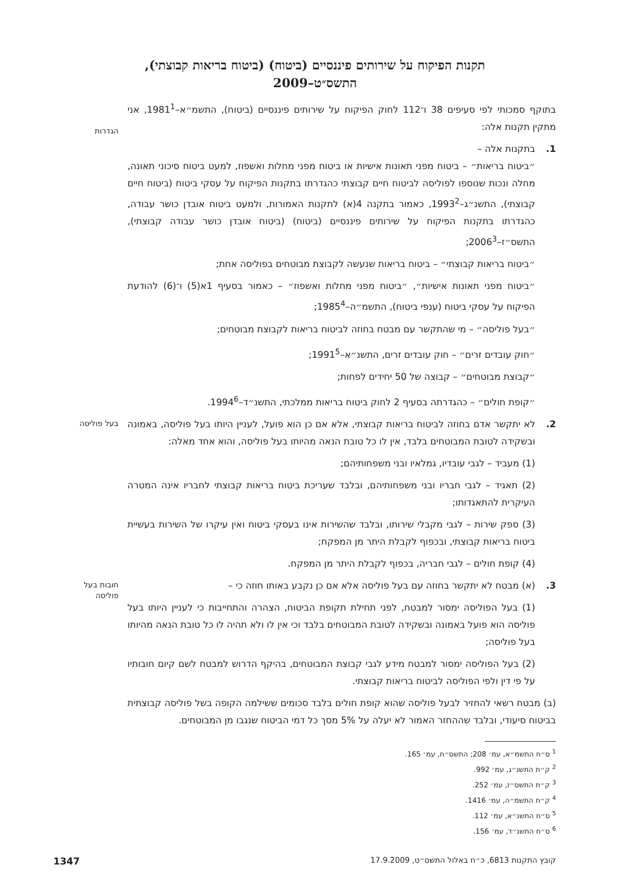תקנות הפיקוח על שירותים פיננסיים (ביטוח) (ביטוח בריאות קבוצתי), התשס״ט–2009
בתוקף סמכותי לפי סעיפים 38 ו־112 לחוק הפיקוח על שירותים פיננסיים (ביטוח), התשמ״א–1981<sup>1</sup>, אני מתקין תקנות אלה:
הגדרות
1. בתקנות אלה –
״ביטוח בריאות״ – ביטוח מפני תאונות אישיות או ביטוח מפני מחלות ואשפוז, למעט ביטוח סיכוני תאונה, מחלה ונכות שנוספו לפוליסה לביטוח חיים קבוצתי כהגדרתו בתקנות הפיקוח על עסקי ביטוח (ביטוח חיים קבוצתי), התשנ״ג–1993<sup>2</sup>, כאמור בתקנה 4(א) לתקנות האמורות, ולמעט ביטוח אובדן כושר עבודה, כהגדרתו בתקנות הפיקוח על שירותים פיננסיים (ביטוח) (ביטוח אובדן כושר עבודה קבוצתי), התשס״ז–2006<sup>3</sup>;
״ביטוח בריאות קבוצתי״ – ביטוח בריאות שנעשה לקבוצת מבוטחים בפוליסה אחת;
״ביטוח מפני תאונות אישיות״, ״ביטוח מפני מחלות ואשפוז״ – כאמור בסעיף 1א(5) ו־(6) להודעת הפיקוח על עסקי ביטוח (ענפי ביטוח), התשמ״ה–1985<sup>4</sup>;
״בעל פוליסה״ – מי שהתקשר עם מבטח בחוזה לביטוח בריאות לקבוצת מבוטחים;
״חוק עובדים זרים״ – חוק עובדים זרים, התשנ״א–1991<sup>5</sup>;
״קבוצת מבוטחים״ – קבוצה של 50 יחידים לפחות;
״קופת חולים״ – כהגדרתה בסעיף 2 לחוק ביטוח בריאות ממלכתי, התשנ״ד–1994<sup>6</sup>.
בעל פוליסה
2. לא יתקשר אדם בחוזה לביטוח בריאות קבוצתי, אלא אם כן הוא פועל, לעניין היותו בעל פוליסה, באמונה ובשקידה לטובת המבוטחים בלבד, אין לו כל טובת הנאה מהיותו בעל פוליסה, והוא אחד מאלה:
(1) מעביד – לגבי עובדיו, גמלאיו ובני משפחותיהם;
(2) תאגיד – לגבי חבריו ובני משפחותיהם, ובלבד שעריכת ביטוח בריאות קבוצתי לחבריו אינה המטרה העיקרית להתאגדותו;
(3) ספק שירות – לגבי מקבלי שירותו, ובלבד שהשירות אינו בעסקי ביטוח ואין עיקרו של השירות בעשיית ביטוח בריאות קבוצתי, ובכפוף לקבלת היתר מן המפקח;
(4) קופת חולים – לגבי חבריה, בכפוף לקבלת היתר מן המפקח.
חובות בעל פוליסה
3. (א) מבטח לא יתקשר בחוזה עם בעל פוליסה אלא אם כן נקבע באותו חוזה כי –
(1) בעל הפוליסה ימסור למבטח, לפני תחילת תקופת הביטוח, הצהרה והתחייבות כי לעניין היותו בעל פוליסה הוא פועל באמונה ובשקידה לטובת המבוטחים בלבד וכי אין לו ולא תהיה לו כל טובת הנאה מהיותו בעל פוליסה;
(2) בעל הפוליסה ימסור למבטח מידע לגבי קבוצת המבוטחים, בהיקף הדרוש למבטח לשם קיום חובותיו על פי דין ולפי הפוליסה לביטוח בריאות קבוצתי.
(ב) מבטח רשאי להחזיר לבעל פוליסה שהוא קופת חולים בלבד סכומים ששילמה הקופה בשל פוליסה קבוצתית בביטוח סיעודי, ובלבד שההחזר האמור לא יעלה על 5% מסך כל דמי הביטוח שנגבו מן המבוטחים.
<sup>1</sup> ס״ח התשמ״א, עמ׳ 208; התשס״ח, עמ׳ 165.
<sup>2</sup> ק״ת התשנ״ג, עמ׳ 992.
<sup>3</sup> ק״ת התשס״ז, עמ׳ 252.
<sup>4</sup> ק״ת התשמ״ה, עמ׳ 1416.
<sup>5</sup> ס״ח התשנ״א, עמ׳ 112.
<sup>6</sup> ס״ח התשנ״ד, עמ׳ 156.
קובץ התקנות 6813, כ״ח באלול התשס״ט, 17.9.2009 1347